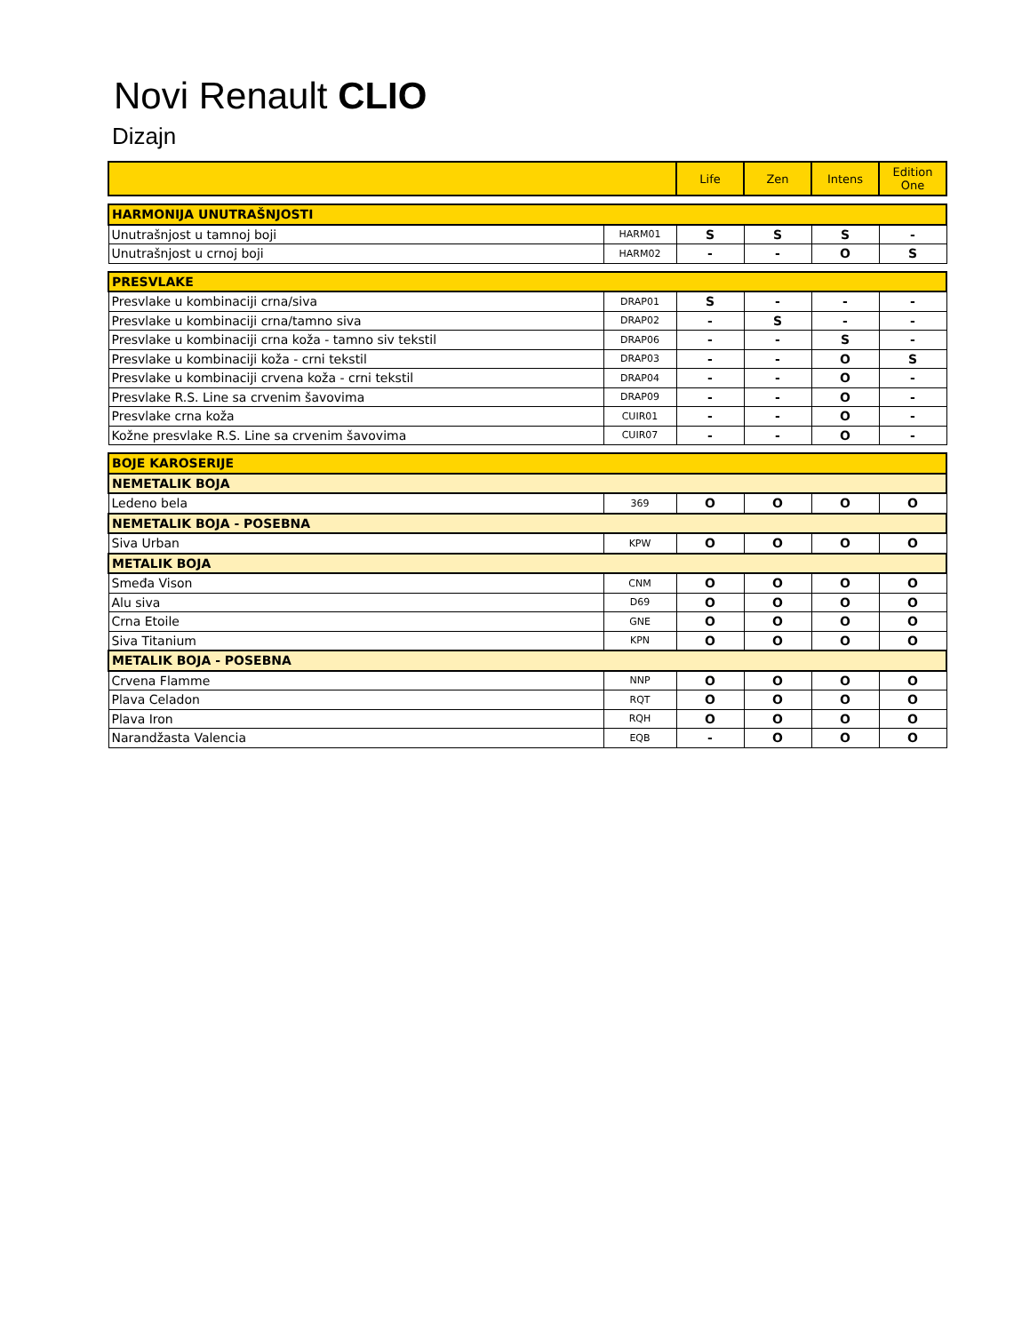Novi Renault CLIO
Dizajn
| | | Life | Zen | Intens | Edition One |
| --- | --- | --- | --- | --- | --- |
| HARMONIJA UNUTRAŠNJOSTI | | | | | |
| Unutrašnjost u tamnoj boji | HARM01 | S | S | S | - |
| Unutrašnjost u crnoj boji | HARM02 | - | - | O | S |
| PRESVLAKE | | | | | |
| Presvlake u kombinaciji crna/siva | DRAP01 | S | - | - | - |
| Presvlake u kombinaciji crna/tamno siva | DRAP02 | - | S | - | - |
| Presvlake u kombinaciji crna koža - tamno siv tekstil | DRAP06 | - | - | S | - |
| Presvlake u kombinaciji koža - crni tekstil | DRAP03 | - | - | O | S |
| Presvlake u kombinaciji crvena koža - crni tekstil | DRAP04 | - | - | O | - |
| Presvlake R.S. Line sa crvenim šavovima | DRAP09 | - | - | O | - |
| Presvlake crna koža | CUIR01 | - | - | O | - |
| Kožne presvlake R.S. Line sa crvenim šavovima | CUIR07 | - | - | O | - |
| BOJE KAROSERIJE | | | | | |
| NEMETALIK BOJA | | | | | |
| Ledeno bela | 369 | O | O | O | O |
| NEMETALIK BOJA - POSEBNA | | | | | |
| Siva Urban | KPW | O | O | O | O |
| METALIK BOJA | | | | | |
| Smeđa Vison | CNM | O | O | O | O |
| Alu siva | D69 | O | O | O | O |
| Crna Etoile | GNE | O | O | O | O |
| Siva Titanium | KPN | O | O | O | O |
| METALIK BOJA - POSEBNA | | | | | |
| Crvena Flamme | NNP | O | O | O | O |
| Plava Celadon | RQT | O | O | O | O |
| Plava Iron | RQH | O | O | O | O |
| Narandžasta Valencia | EQB | - | O | O | O |